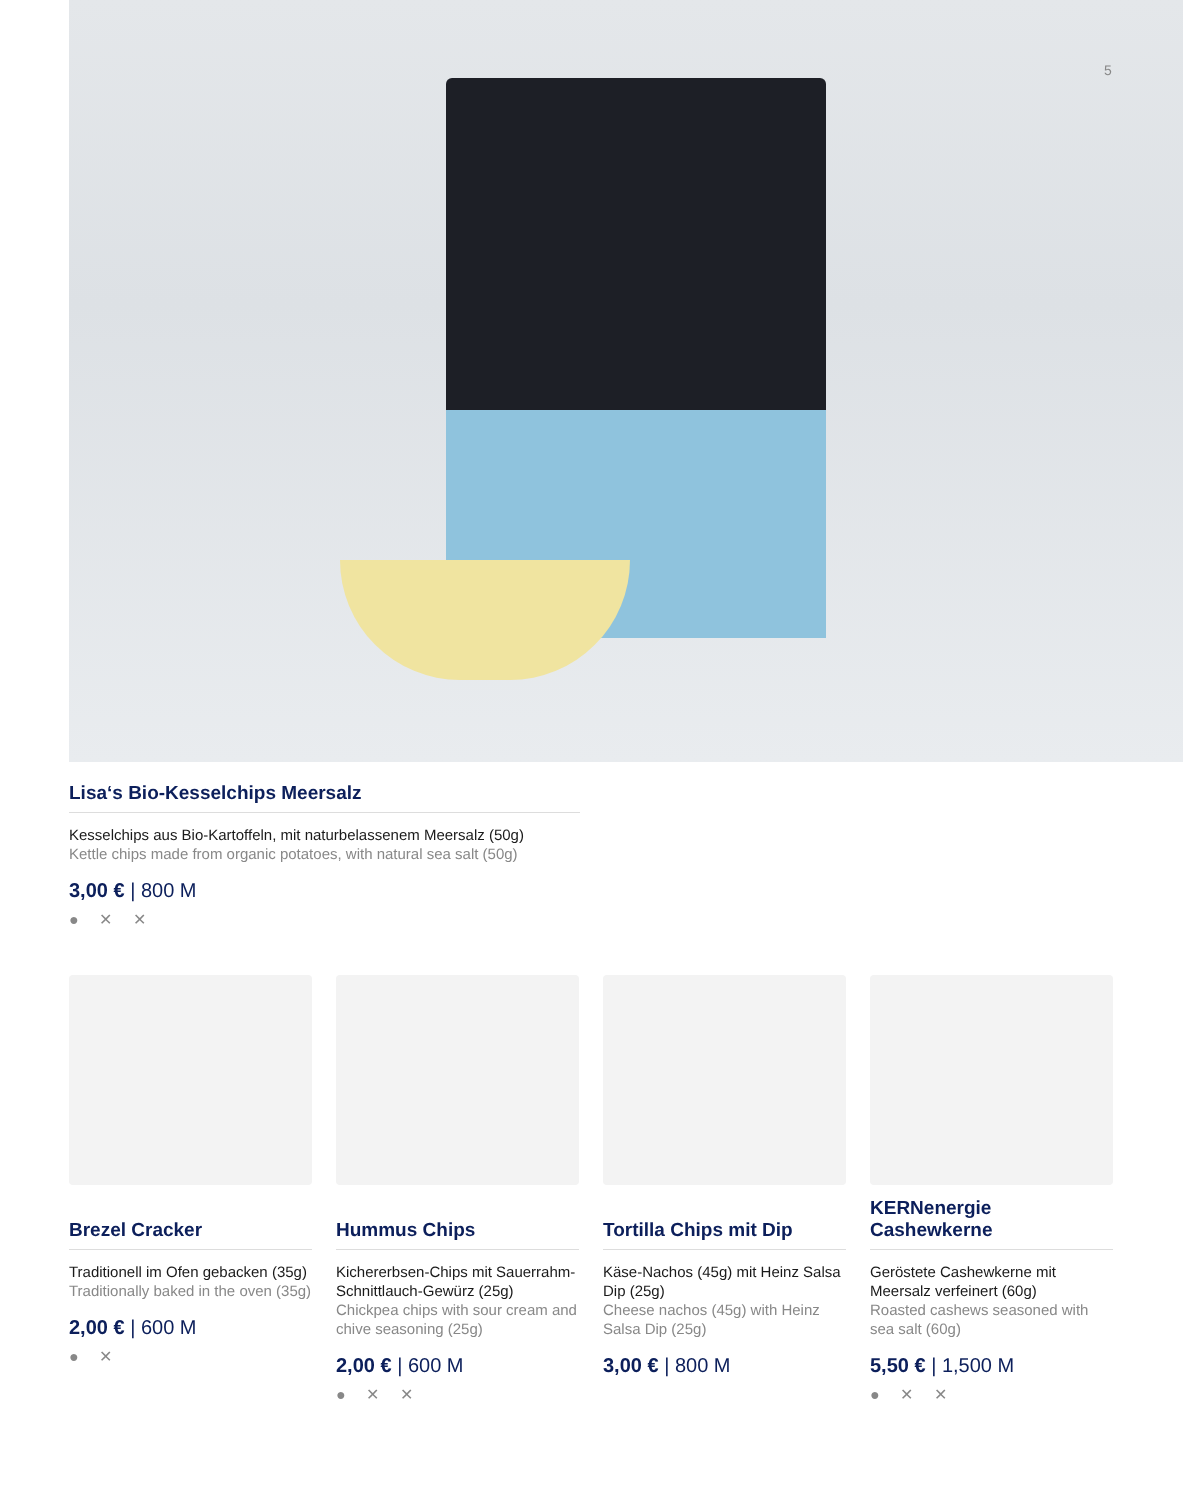5
Lisa‘s Bio-Kesselchips Meersalz
Kesselchips aus Bio-Kartoffeln, mit naturbelassenem Meersalz (50g)
Kettle chips made from organic potatoes, with natural sea salt (50g)
3,00 € | 800 M
● ✕ ✕
Brezel Cracker
Traditionell im Ofen gebacken (35g)
Traditionally baked in the oven (35g)
2,00 € | 600 M
● ✕
Hummus Chips
Kichererbsen-Chips mit Sauerrahm-Schnittlauch-Gewürz (25g)
Chickpea chips with sour cream and chive seasoning (25g)
2,00 € | 600 M
● ✕ ✕
Tortilla Chips mit Dip
Käse-Nachos (45g) mit Heinz Salsa Dip (25g)
Cheese nachos (45g) with Heinz Salsa Dip (25g)
3,00 € | 800 M
KERNenergie Cashewkerne
Geröstete Cashewkerne mit Meersalz verfeinert (60g)
Roasted cashews seasoned with sea salt (60g)
5,50 € | 1,500 M
● ✕ ✕